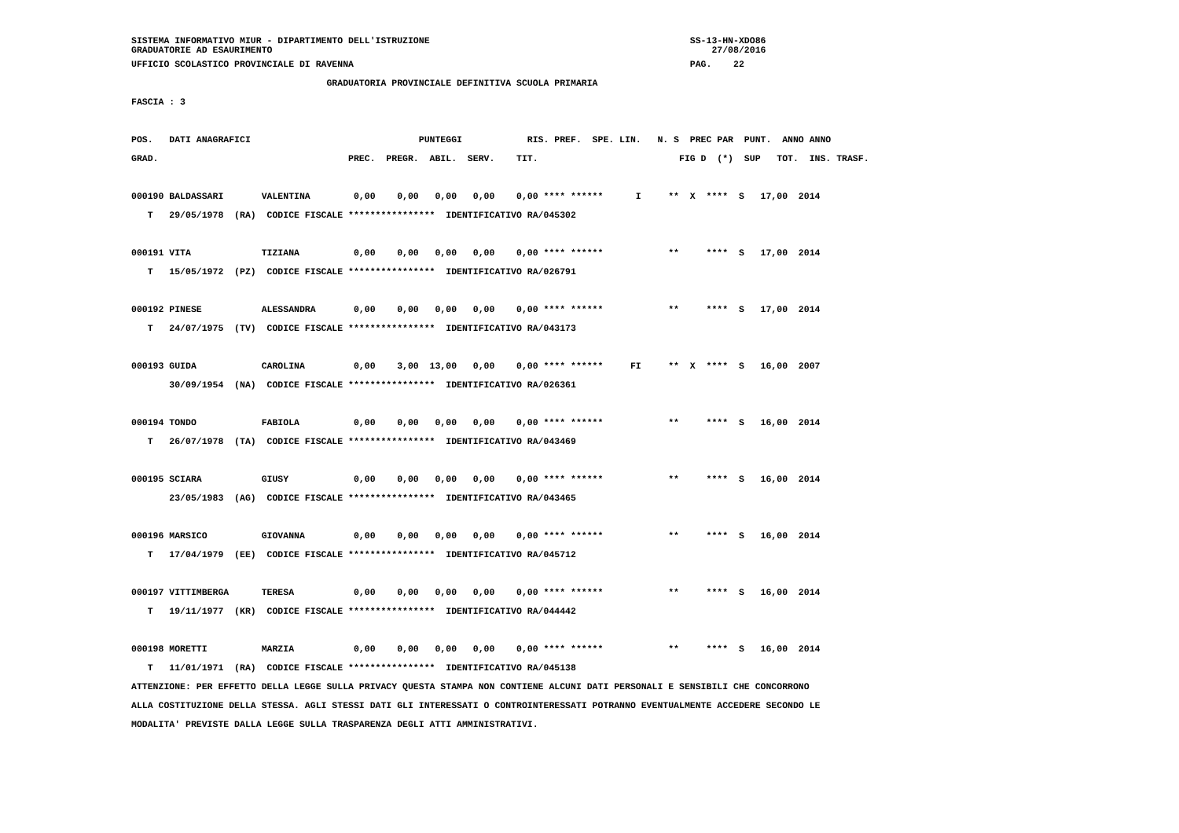SISTEMA INFORMATIVO MIUR - DIPARTIMENTO DELL'ISTRUZIONE                                                SS-13-HN-XDO86
GRADUATORIE AD ESAURIMENTO                                                                                 27/08/2016
UFFICIO SCOLASTICO PROVINCIALE DI RAVENNA                                                              PAG.    22
                                    GRADUATORIA PROVINCIALE DEFINITIVA SCUOLA PRIMARIA
FASCIA : 3

POS.   DATI ANAGRAFICI                               PUNTEGGI            RIS. PREF.  SPE. LIN.   N. S  PREC PAR  PUNT.  ANNO ANNO
GRAD.                                   PREC.  PREGR.  ABIL.  SERV.    TIT.                          FIG D  (*)  SUP   TOT.  INS. TRASF.

000190 BALDASSARI       VALENTINA        0,00    0,00   0,00   0,00    0,00 **** ******      I     **  X  ****  S   17,00  2014
   T   29/05/1978  (RA)  CODICE FISCALE ****************  IDENTIFICATIVO RA/045302

000191 VITA             TIZIANA          0,00    0,00   0,00   0,00    0,00 **** ******            **     ****  S   17,00  2014
   T   15/05/1972  (PZ)  CODICE FISCALE ****************  IDENTIFICATIVO RA/026791

000192 PINESE           ALESSANDRA       0,00    0,00   0,00   0,00    0,00 **** ******            **     ****  S   17,00  2014
   T   24/07/1975  (TV)  CODICE FISCALE ****************  IDENTIFICATIVO RA/043173

000193 GUIDA            CAROLINA         0,00    3,00  13,00   0,00    0,00 **** ******     FI     **  X  ****  S   16,00  2007
       30/09/1954  (NA)  CODICE FISCALE ****************  IDENTIFICATIVO RA/026361

000194 TONDO            FABIOLA          0,00    0,00   0,00   0,00    0,00 **** ******            **     ****  S   16,00  2014
   T   26/07/1978  (TA)  CODICE FISCALE ****************  IDENTIFICATIVO RA/043469

000195 SCIARA           GIUSY            0,00    0,00   0,00   0,00    0,00 **** ******            **     ****  S   16,00  2014
       23/05/1983  (AG)  CODICE FISCALE ****************  IDENTIFICATIVO RA/043465

000196 MARSICO          GIOVANNA         0,00    0,00   0,00   0,00    0,00 **** ******            **     ****  S   16,00  2014
   T   17/04/1979  (EE)  CODICE FISCALE ****************  IDENTIFICATIVO RA/045712

000197 VITTIMBERGA      TERESA           0,00    0,00   0,00   0,00    0,00 **** ******            **     ****  S   16,00  2014
   T   19/11/1977  (KR)  CODICE FISCALE ****************  IDENTIFICATIVO RA/044442

000198 MORETTI          MARZIA           0,00    0,00   0,00   0,00    0,00 **** ******            **     ****  S   16,00  2014
   T   11/01/1971  (RA)  CODICE FISCALE ****************  IDENTIFICATIVO RA/045138
ATTENZIONE: PER EFFETTO DELLA LEGGE SULLA PRIVACY QUESTA STAMPA NON CONTIENE ALCUNI DATI PERSONALI E SENSIBILI CHE CONCORRONO
ALLA COSTITUZIONE DELLA STESSA. AGLI STESSI DATI GLI INTERESSATI O CONTROINTERESSATI POTRANNO EVENTUALMENTE ACCEDERE SECONDO LE
MODALITA' PREVISTE DALLA LEGGE SULLA TRASPARENZA DEGLI ATTI AMMINISTRATIVI.